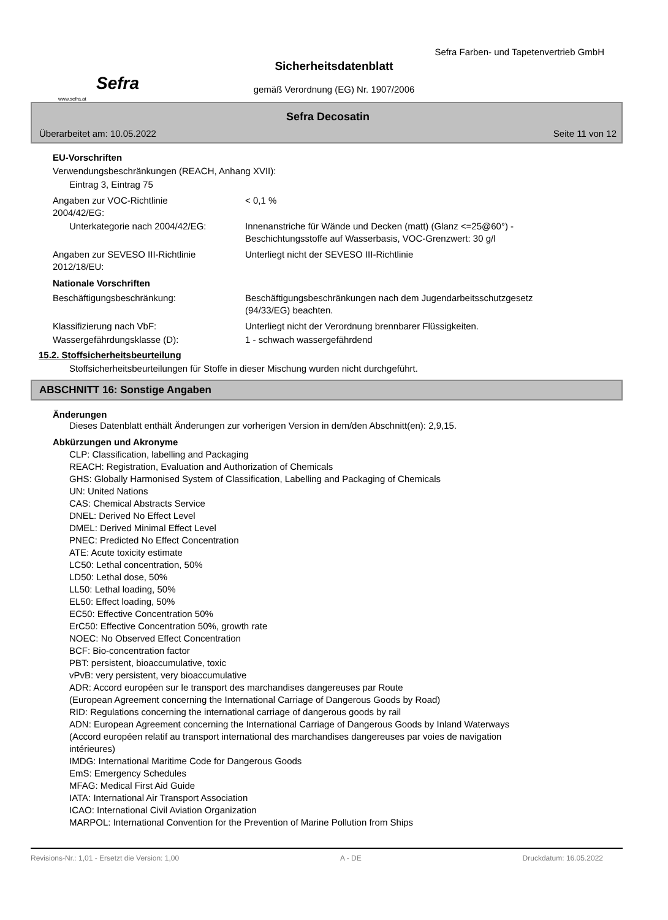Sefra
www.sefra.at
Sefra Farben- und Tapetenvertrieb GmbH
Sicherheitsdatenblatt
gemäß Verordnung (EG) Nr. 1907/2006
Sefra Decosatin
Überarbeitet am: 10.05.2022 Seite 11 von 12
EU-Vorschriften
Verwendungsbeschränkungen (REACH, Anhang XVII):
Eintrag 3, Eintrag 75
Angaben zur VOC-Richtlinie
2004/42/EG:
< 0,1 %
Unterkategorie nach 2004/42/EG: Innenanstriche für Wände und Decken (matt) (Glanz <=25@60°) -
Beschichtungsstoffe auf Wasserbasis, VOC-Grenzwert: 30 g/l
Angaben zur SEVESO III-Richtlinie
2012/18/EU:
Unterliegt nicht der SEVESO III-Richtlinie
Nationale Vorschriften
Beschäftigungsbeschränkung: Beschäftigungsbeschränkungen nach dem Jugendarbeitsschutzgesetz
(94/33/EG) beachten.
Klassifizierung nach VbF: Unterliegt nicht der Verordnung brennbarer Flüssigkeiten.
Wassergefährdungsklasse (D): 1 - schwach wassergefährdend
15.2. Stoffsicherheitsbeurteilung
Stoffsicherheitsbeurteilungen für Stoffe in dieser Mischung wurden nicht durchgeführt.
ABSCHNITT 16: Sonstige Angaben
Änderungen
Dieses Datenblatt enthält Änderungen zur vorherigen Version in dem/den Abschnitt(en): 2,9,15.
Abkürzungen und Akronyme
CLP: Classification, labelling and Packaging
REACH: Registration, Evaluation and Authorization of Chemicals
GHS: Globally Harmonised System of Classification, Labelling and Packaging of Chemicals
UN: United Nations
CAS: Chemical Abstracts Service
DNEL: Derived No Effect Level
DMEL: Derived Minimal Effect Level
PNEC: Predicted No Effect Concentration
ATE: Acute toxicity estimate
LC50: Lethal concentration, 50%
LD50: Lethal dose, 50%
LL50: Lethal loading, 50%
EL50: Effect loading, 50%
EC50: Effective Concentration 50%
ErC50: Effective Concentration 50%, growth rate
NOEC: No Observed Effect Concentration
BCF: Bio-concentration factor
PBT: persistent, bioaccumulative, toxic
vPvB: very persistent, very bioaccumulative
ADR: Accord européen sur le transport des marchandises dangereuses par Route
(European Agreement concerning the International Carriage of Dangerous Goods by Road)
RID: Regulations concerning the international carriage of dangerous goods by rail
ADN: European Agreement concerning the International Carriage of Dangerous Goods by Inland Waterways
(Accord européen relatif au transport international des marchandises dangereuses par voies de navigation
intérieures)
IMDG: International Maritime Code for Dangerous Goods
EmS: Emergency Schedules
MFAG: Medical First Aid Guide
IATA: International Air Transport Association
ICAO: International Civil Aviation Organization
MARPOL: International Convention for the Prevention of Marine Pollution from Ships
Revisions-Nr.: 1,01 - Ersetzt die Version: 1,00 A - DE Druckdatum: 16.05.2022